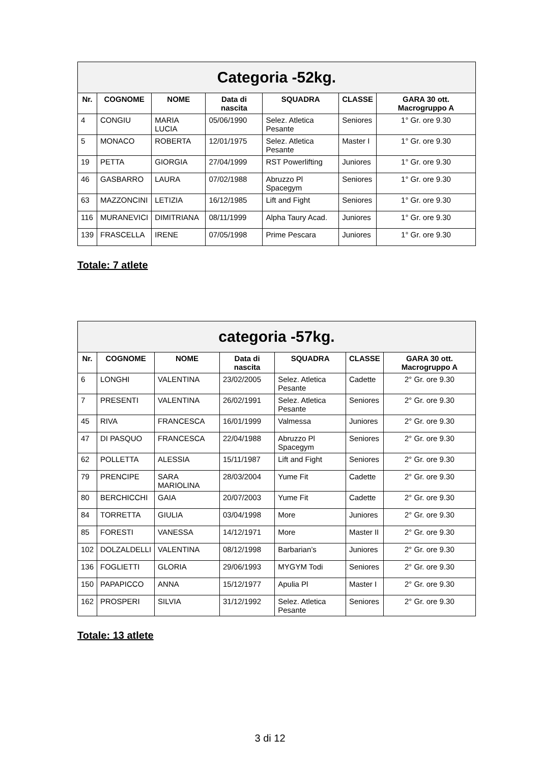| Categoria -52kg. | | | | | | |
| --- | --- | --- | --- | --- | --- | --- |
| Nr. | COGNOME | NOME | Data di nascita | SQUADRA | CLASSE | GARA 30 ott. Macrogruppo A |
| 4 | CONGIU | MARIA LUCIA | 05/06/1990 | Selez. Atletica Pesante | Seniores | 1° Gr. ore 9.30 |
| 5 | MONACO | ROBERTA | 12/01/1975 | Selez. Atletica Pesante | Master I | 1° Gr. ore 9.30 |
| 19 | PETTA | GIORGIA | 27/04/1999 | RST Powerlifting | Juniores | 1° Gr. ore 9.30 |
| 46 | GASBARRO | LAURA | 07/02/1988 | Abruzzo Pl Spacegym | Seniores | 1° Gr. ore 9.30 |
| 63 | MAZZONCINI | LETIZIA | 16/12/1985 | Lift and Fight | Seniores | 1° Gr. ore 9.30 |
| 116 | MURANEVICI | DIMITRIANA | 08/11/1999 | Alpha Taury Acad. | Juniores | 1° Gr. ore 9.30 |
| 139 | FRASCELLA | IRENE | 07/05/1998 | Prime Pescara | Juniores | 1° Gr. ore 9.30 |
Totale: 7 atlete
| categoria -57kg. | | | | | | |
| --- | --- | --- | --- | --- | --- | --- |
| Nr. | COGNOME | NOME | Data di nascita | SQUADRA | CLASSE | GARA 30 ott. Macrogruppo A |
| 6 | LONGHI | VALENTINA | 23/02/2005 | Selez. Atletica Pesante | Cadette | 2° Gr. ore 9.30 |
| 7 | PRESENTI | VALENTINA | 26/02/1991 | Selez. Atletica Pesante | Seniores | 2° Gr. ore 9.30 |
| 45 | RIVA | FRANCESCA | 16/01/1999 | Valmessa | Juniores | 2° Gr. ore 9.30 |
| 47 | DI PASQUO | FRANCESCA | 22/04/1988 | Abruzzo Pl Spacegym | Seniores | 2° Gr. ore 9.30 |
| 62 | POLLETTA | ALESSIA | 15/11/1987 | Lift and Fight | Seniores | 2° Gr. ore 9.30 |
| 79 | PRENCIPE | SARA MARIOLINA | 28/03/2004 | Yume Fit | Cadette | 2° Gr. ore 9.30 |
| 80 | BERCHICCHI | GAIA | 20/07/2003 | Yume Fit | Cadette | 2° Gr. ore 9.30 |
| 84 | TORRETTA | GIULIA | 03/04/1998 | More | Juniores | 2° Gr. ore 9.30 |
| 85 | FORESTI | VANESSA | 14/12/1971 | More | Master II | 2° Gr. ore 9.30 |
| 102 | DOLZALDELLI | VALENTINA | 08/12/1998 | Barbarian’s | Juniores | 2° Gr. ore 9.30 |
| 136 | FOGLIETTI | GLORIA | 29/06/1993 | MYGYM Todi | Seniores | 2° Gr. ore 9.30 |
| 150 | PAPAPICCO | ANNA | 15/12/1977 | Apulia Pl | Master I | 2° Gr. ore 9.30 |
| 162 | PROSPERI | SILVIA | 31/12/1992 | Selez. Atletica Pesante | Seniores | 2° Gr. ore 9.30 |
Totale: 13 atlete
3 di 12